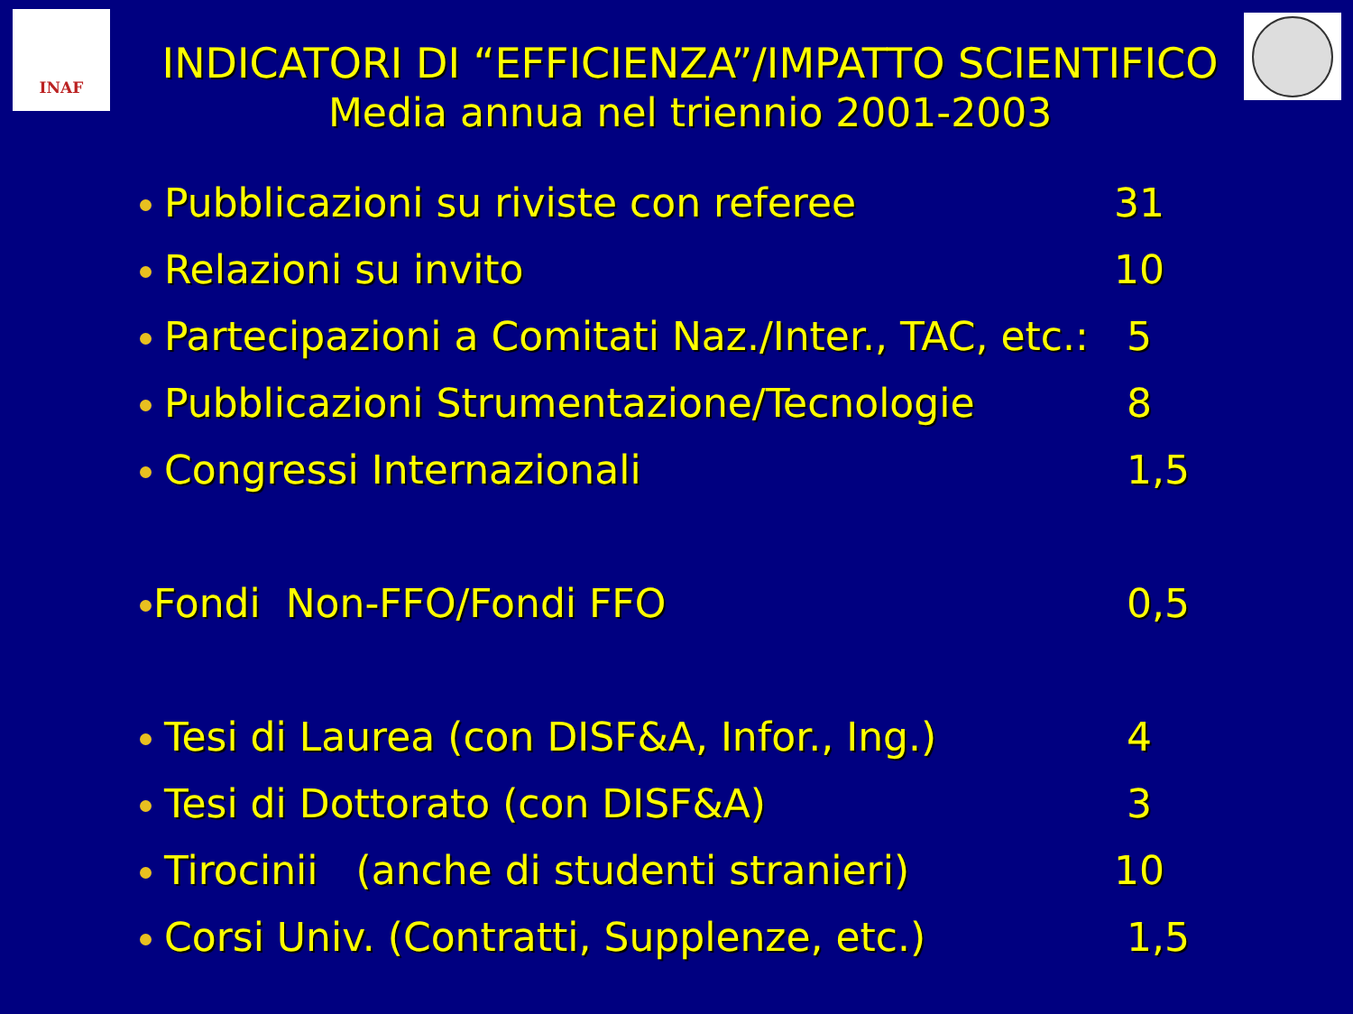INAF
INDICATORI DI “EFFICIENZA”/IMPATTO SCIENTIFICO
Media annua nel triennio 2001-2003
Pubblicazioni su riviste con referee 31
Relazioni su invito 10
Partecipazioni a Comitati Naz./Inter., TAC, etc.: 5
Pubblicazioni Strumentazione/Tecnologie 8
Congressi Internazionali 1,5
Fondi Non-FFO/Fondi FFO 0,5
Tesi di Laurea (con DISF&A, Infor., Ing.) 4
Tesi di Dottorato (con DISF&A) 3
Tirocinii (anche di studenti stranieri) 10
Corsi Univ. (Contratti, Supplenze, etc.) 1,5